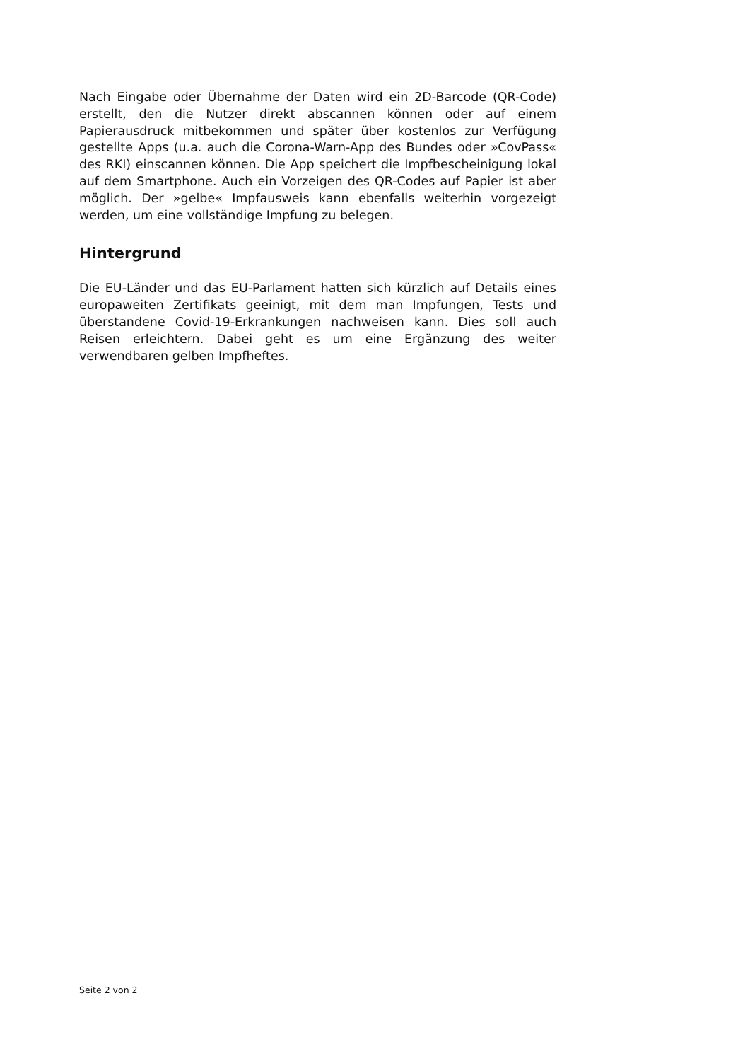Nach Eingabe oder Übernahme der Daten wird ein 2D-Barcode (QR-Code) erstellt, den die Nutzer direkt abscannen können oder auf einem Papierausdruck mitbekommen und später über kostenlos zur Verfügung gestellte Apps (u.a. auch die Corona-Warn-App des Bundes oder »CovPass« des RKI) einscannen können. Die App speichert die Impfbescheinigung lokal auf dem Smartphone. Auch ein Vorzeigen des QR-Codes auf Papier ist aber möglich. Der »gelbe« Impfausweis kann ebenfalls weiterhin vorgezeigt werden, um eine vollständige Impfung zu belegen.
Hintergrund
Die EU-Länder und das EU-Parlament hatten sich kürzlich auf Details eines europaweiten Zertifikats geeinigt, mit dem man Impfungen, Tests und überstandene Covid-19-Erkrankungen nachweisen kann. Dies soll auch Reisen erleichtern. Dabei geht es um eine Ergänzung des weiter verwendbaren gelben Impfheftes.
Seite 2 von 2